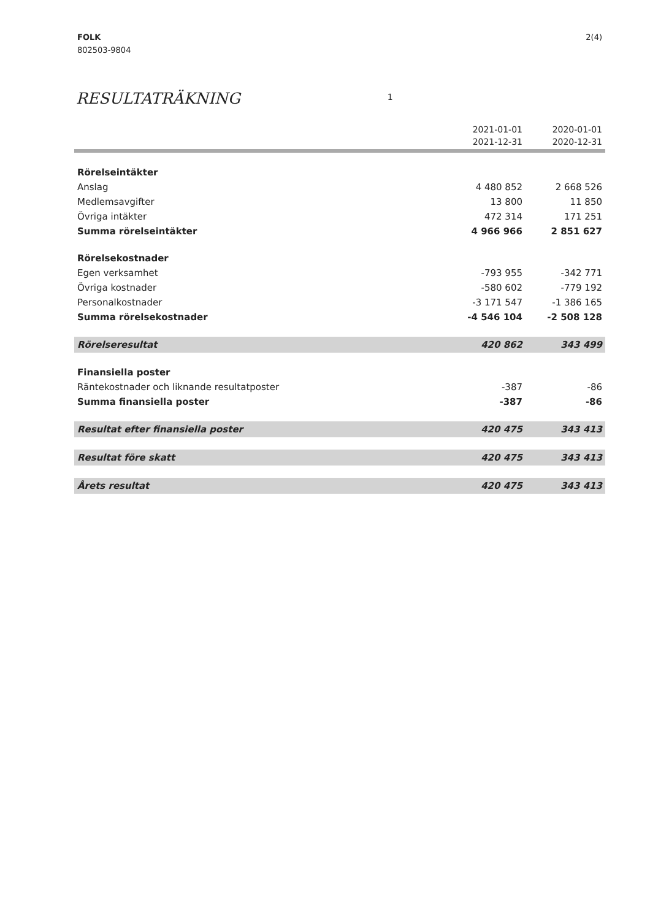FOLK
802503-9804
2(4)
RESULTATRÄKNING 1
| | 2021-01-01 2021-12-31 | 2020-01-01 2020-12-31 |
| --- | --- | --- |
| Rörelseintäkter | | |
| Anslag | 4 480 852 | 2 668 526 |
| Medlemsavgifter | 13 800 | 11 850 |
| Övriga intäkter | 472 314 | 171 251 |
| Summa rörelseintäkter | 4 966 966 | 2 851 627 |
| Rörelsekostnader | | |
| Egen verksamhet | -793 955 | -342 771 |
| Övriga kostnader | -580 602 | -779 192 |
| Personalkostnader | -3 171 547 | -1 386 165 |
| Summa rörelsekostnader | -4 546 104 | -2 508 128 |
| Rörelseresultat | 420 862 | 343 499 |
| Finansiella poster | | |
| Räntekostnader och liknande resultatposter | -387 | -86 |
| Summa finansiella poster | -387 | -86 |
| Resultat efter finansiella poster | 420 475 | 343 413 |
| Resultat före skatt | 420 475 | 343 413 |
| Årets resultat | 420 475 | 343 413 |